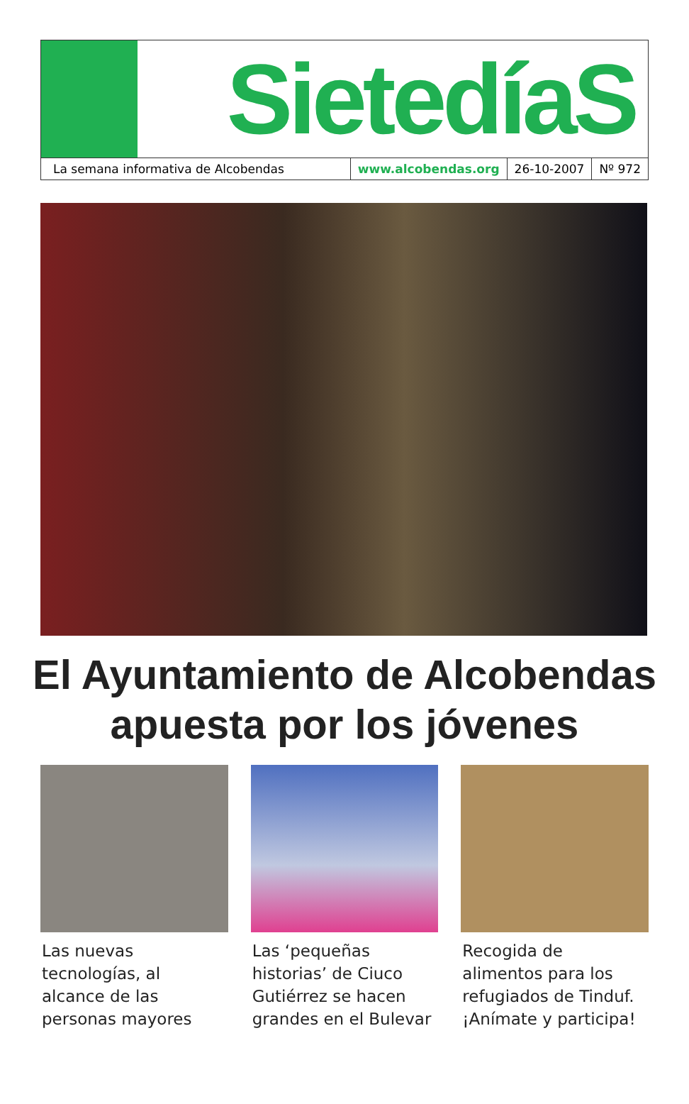SietedíaS
La semana informativa de Alcobendas
www.alcobendas.org 26-10-2007 Nº 972
El Ayuntamiento de Alcobendas
apuesta por los jóvenes
Las nuevas tecnologías, al alcance de las personas mayores
Las ‘pequeñas historias’ de Ciuco Gutiérrez se hacen grandes en el Bulevar
Recogida de alimentos para los refugiados de Tinduf. ¡Anímate y participa!